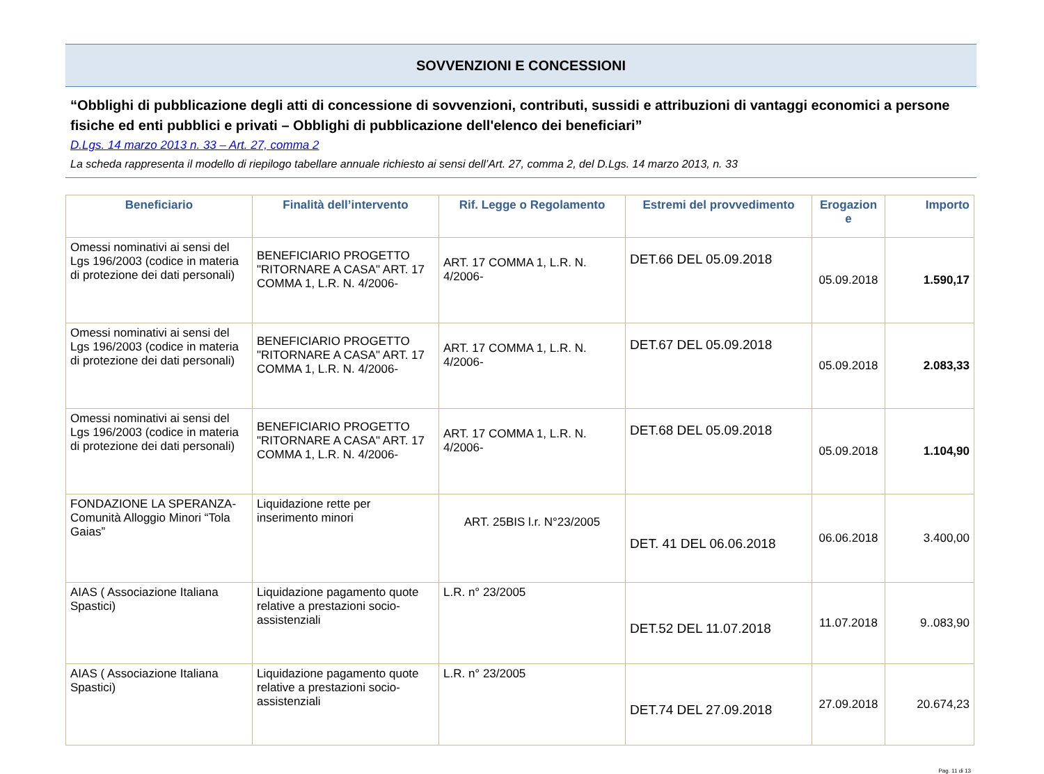SOVVENZIONI E CONCESSIONI
“Obblighi di pubblicazione degli atti di concessione di sovvenzioni, contributi, sussidi e attribuzioni di vantaggi economici a persone fisiche ed enti pubblici e privati – Obblighi di pubblicazione dell'elenco dei beneficiari”
D.Lgs. 14 marzo 2013 n. 33 – Art. 27, comma 2
La scheda rappresenta il modello di riepilogo tabellare annuale richiesto ai sensi dell’Art. 27, comma 2, del D.Lgs. 14 marzo 2013, n. 33
| Beneficiario | Finalità dell’intervento | Rif. Legge o Regolamento | Estremi del provvedimento | Erogazion e | Importo |
| --- | --- | --- | --- | --- | --- |
| Omessi nominativi ai sensi del Lgs 196/2003 (codice in materia di protezione dei dati personali) | BENEFICIARIO PROGETTO "RITORNARE A CASA" ART. 17 COMMA 1, L.R. N. 4/2006- | ART. 17 COMMA 1, L.R. N. 4/2006- | DET.66 DEL 05.09.2018 | 05.09.2018 | 1.590,17 |
| Omessi nominativi ai sensi del Lgs 196/2003 (codice in materia di protezione dei dati personali) | BENEFICIARIO PROGETTO "RITORNARE A CASA" ART. 17 COMMA 1, L.R. N. 4/2006- | ART. 17 COMMA 1, L.R. N. 4/2006- | DET.67 DEL 05.09.2018 | 05.09.2018 | 2.083,33 |
| Omessi nominativi ai sensi del Lgs 196/2003 (codice in materia di protezione dei dati personali) | BENEFICIARIO PROGETTO "RITORNARE A CASA" ART. 17 COMMA 1, L.R. N. 4/2006- | ART. 17 COMMA 1, L.R. N. 4/2006- | DET.68 DEL 05.09.2018 | 05.09.2018 | 1.104,90 |
| FONDAZIONE LA SPERANZA- Comunità Alloggio Minori “Tola Gaias” | Liquidazione rette per inserimento minori | ART. 25BIS l.r. N°23/2005 | DET. 41 DEL 06.06.2018 | 06.06.2018 | 3.400,00 |
| AIAS ( Associazione Italiana Spastici) | Liquidazione pagamento quote relative a prestazioni socio-assistenziali | L.R. n° 23/2005 | DET.52 DEL 11.07.2018 | 11.07.2018 | 9..083,90 |
| AIAS ( Associazione Italiana Spastici) | Liquidazione pagamento quote relative a prestazioni socio-assistenziali | L.R. n° 23/2005 | DET.74 DEL 27.09.2018 | 27.09.2018 | 20.674,23 |
Pag. 11 di 13